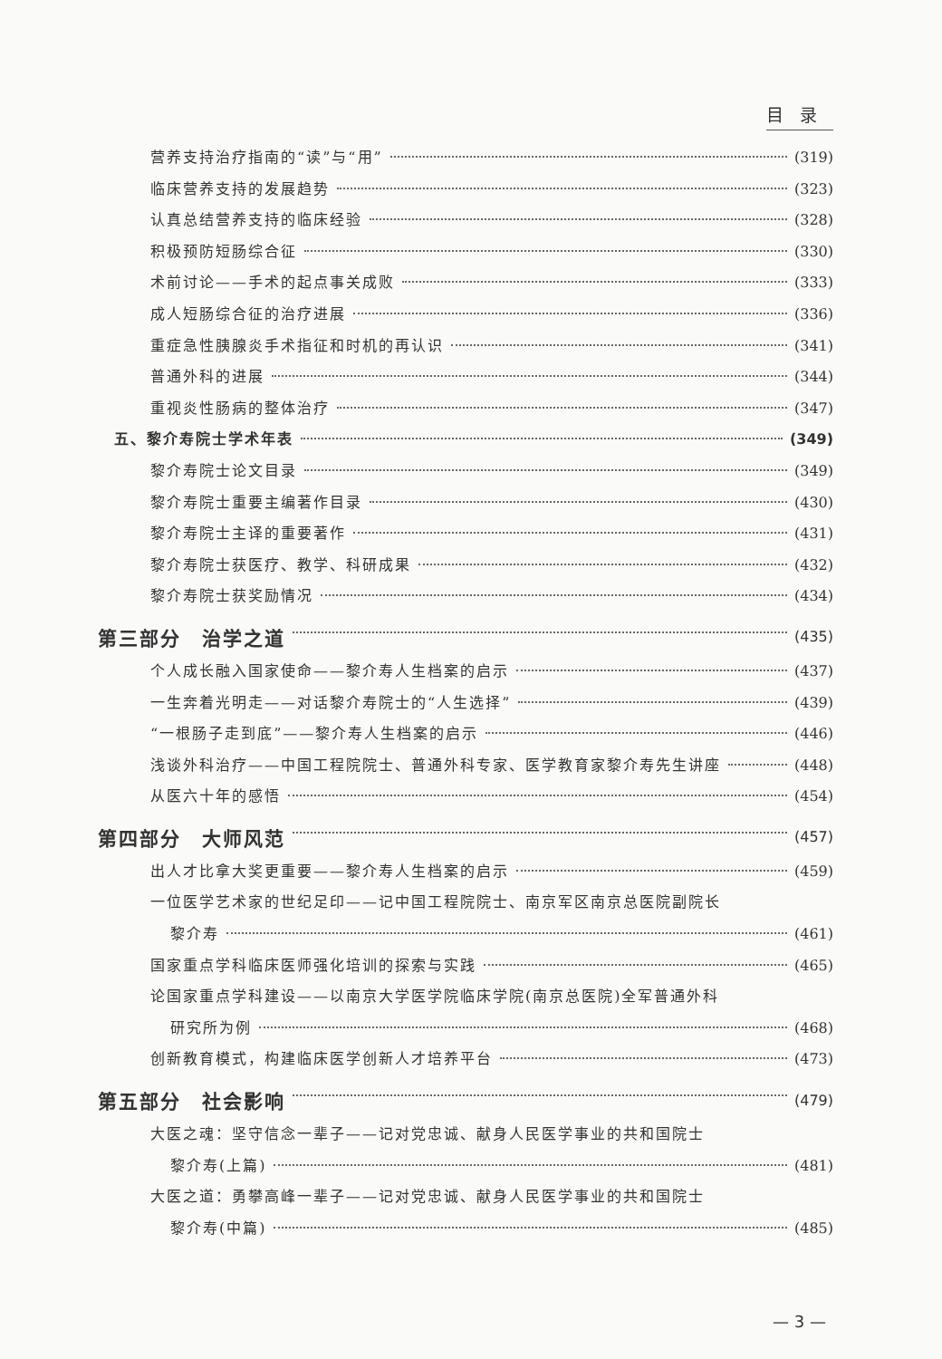目录
营养支持治疗指南的“读”与“用” (319)
临床营养支持的发展趋势 (323)
认真总结营养支持的临床经验 (328)
积极预防短肠综合征 (330)
术前讨论——手术的起点事关成败 (333)
成人短肠综合征的治疗进展 (336)
重症急性胰腺炎手术指征和时机的再认识 (341)
普通外科的进展 (344)
重视炎性肠病的整体治疗 (347)
五、黎介寿院士学术年表 (349)
黎介寿院士论文目录 (349)
黎介寿院士重要主编著作目录 (430)
黎介寿院士主译的重要著作 (431)
黎介寿院士获医疗、教学、科研成果 (432)
黎介寿院士获奖励情况 (434)
第三部分　治学之道 (435)
个人成长融入国家使命——黎介寿人生档案的启示 (437)
一生奔着光明走——对话黎介寿院士的“人生选择” (439)
“一根肠子走到底”——黎介寿人生档案的启示 (446)
浅谈外科治疗——中国工程院院士、普通外科专家、医学教育家黎介寿先生讲座 (448)
从医六十年的感悟 (454)
第四部分　大师风范 (457)
出人才比拿大奖更重要——黎介寿人生档案的启示 (459)
一位医学艺术家的世纪足印——记中国工程院院士、南京军区南京总医院副院长
黎介寿 (461)
国家重点学科临床医师强化培训的探索与实践 (465)
论国家重点学科建设——以南京大学医学院临床学院(南京总医院)全军普通外科
研究所为例 (468)
创新教育模式，构建临床医学创新人才培养平台 (473)
第五部分　社会影响 (479)
大医之魂：坚守信念一辈子——记对党忠诚、献身人民医学事业的共和国院士
黎介寿(上篇) (481)
大医之道：勇攀高峰一辈子——记对党忠诚、献身人民医学事业的共和国院士
黎介寿(中篇) (485)
— 3 —